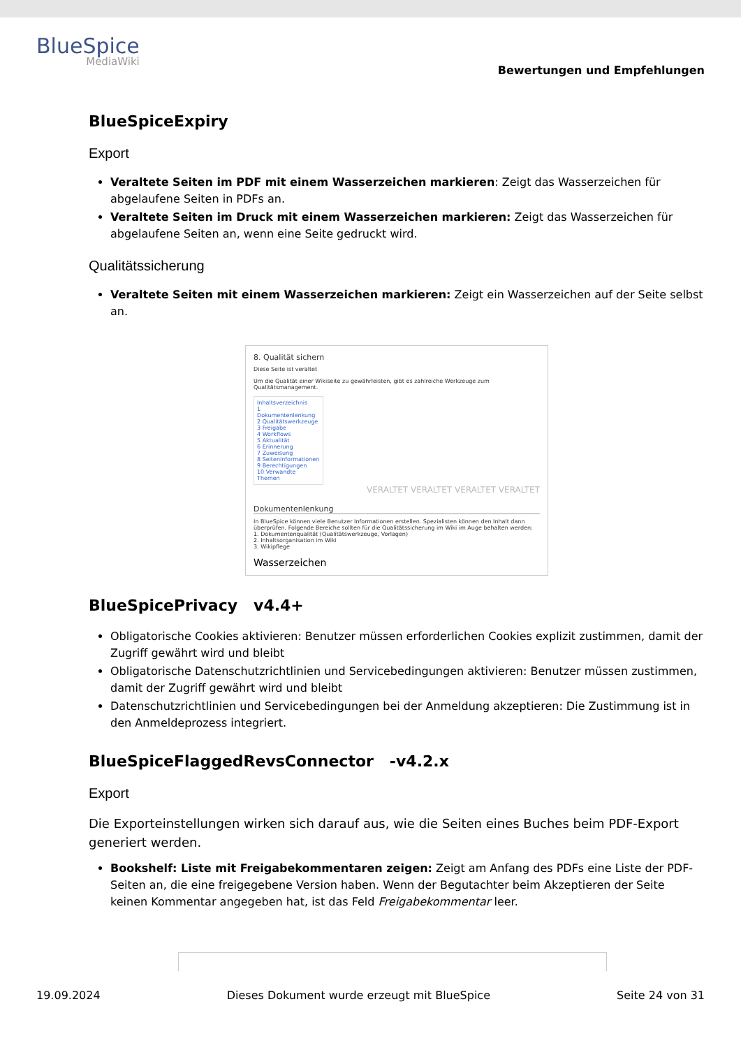BlueSpice
MediaWiki
Bewertungen und Empfehlungen
BlueSpiceExpiry
Export
Veraltete Seiten im PDF mit einem Wasserzeichen markieren: Zeigt das Wasserzeichen für abgelaufene Seiten in PDFs an.
Veraltete Seiten im Druck mit einem Wasserzeichen markieren: Zeigt das Wasserzeichen für abgelaufene Seiten an, wenn eine Seite gedruckt wird.
Qualitätssicherung
Veraltete Seiten mit einem Wasserzeichen markieren: Zeigt ein Wasserzeichen auf der Seite selbst an.
8. Qualität sichern
Diese Seite ist veraltet
Um die Qualität einer Wikiseite zu gewährleisten, gibt es zahlreiche Werkzeuge zum Qualitätsmanagement.
Inhaltsverzeichnis
1 Dokumentenlenkung
2 Qualitätswerkzeuge
3 Freigabe
4 Workflows
5 Aktualität
6 Erinnerung
7 Zuweisung
8 Seiteninformationen
9 Berechtigungen
10 Verwandte Themen
VERALTET VERALTET VERALTET VERALTET
Dokumentenlenkung
In BlueSpice können viele Benutzer Informationen erstellen. Spezialisten können den Inhalt dann überprüfen. Folgende Bereiche sollten für die Qualitätssicherung im Wiki im Auge behalten werden:
1. Dokumentenqualität (Qualitätswerkzeuge, Vorlagen)
2. Inhaltsorganisation im Wiki
3. Wikipflege
Wasserzeichen
BlueSpicePrivacy v4.4+
Obligatorische Cookies aktivieren: Benutzer müssen erforderlichen Cookies explizit zustimmen, damit der Zugriff gewährt wird und bleibt
Obligatorische Datenschutzrichtlinien und Servicebedingungen aktivieren: Benutzer müssen zustimmen, damit der Zugriff gewährt wird und bleibt
Datenschutzrichtlinien und Servicebedingungen bei der Anmeldung akzeptieren: Die Zustimmung ist in den Anmeldeprozess integriert.
BlueSpiceFlaggedRevsConnector -v4.2.x
Export
Die Exporteinstellungen wirken sich darauf aus, wie die Seiten eines Buches beim PDF-Export generiert werden.
Bookshelf: Liste mit Freigabekommentaren zeigen: Zeigt am Anfang des PDFs eine Liste der PDF-Seiten an, die eine freigegebene Version haben. Wenn der Begutachter beim Akzeptieren der Seite keinen Kommentar angegeben hat, ist das Feld Freigabekommentar leer.
19.09.2024 Dieses Dokument wurde erzeugt mit BlueSpice Seite 24 von 31